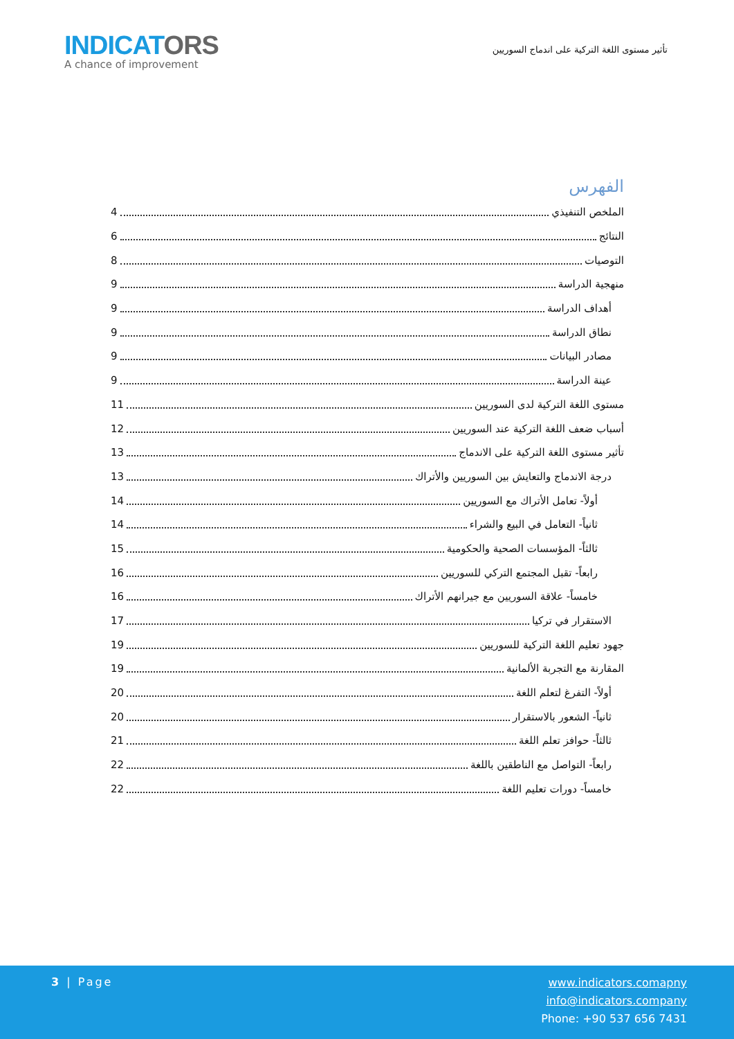INDICATORS
A chance of improvement
تأثير مستوى اللغة التركية على اندماج السوريين
الفهرس
الملخص التنفيذي 4
النتائج 6
التوصيات 8
منهجية الدراسة 9
أهداف الدراسة 9
نطاق الدراسة 9
مصادر البيانات 9
عينة الدراسة 9
مستوى اللغة التركية لدى السوريين 11
أسباب ضعف اللغة التركية عند السوريين 12
تأثير مستوى اللغة التركية على الاندماج 13
درجة الاندماج والتعايش بين السوريين والأتراك 13
أولاً- تعامل الأتراك مع السوريين 14
ثانياً- التعامل في البيع والشراء 14
ثالثاً- المؤسسات الصحية والحكومية 15
رابعاً- تقبل المجتمع التركي للسوريين 16
خامساً- علاقة السوريين مع جيرانهم الأتراك 16
الاستقرار في تركيا 17
جهود تعليم اللغة التركية للسوريين 19
المقارنة مع التجربة الألمانية 19
أولاً- التفرغ لتعلم اللغة 20
ثانياً- الشعور بالاستقرار 20
ثالثاً- حوافز تعلم اللغة 21
رابعاً- التواصل مع الناطقين باللغة 22
خامساً- دورات تعليم اللغة 22
3 | Page
www.indicators.comapny
info@indicators.company
Phone: +90 537 656 7431